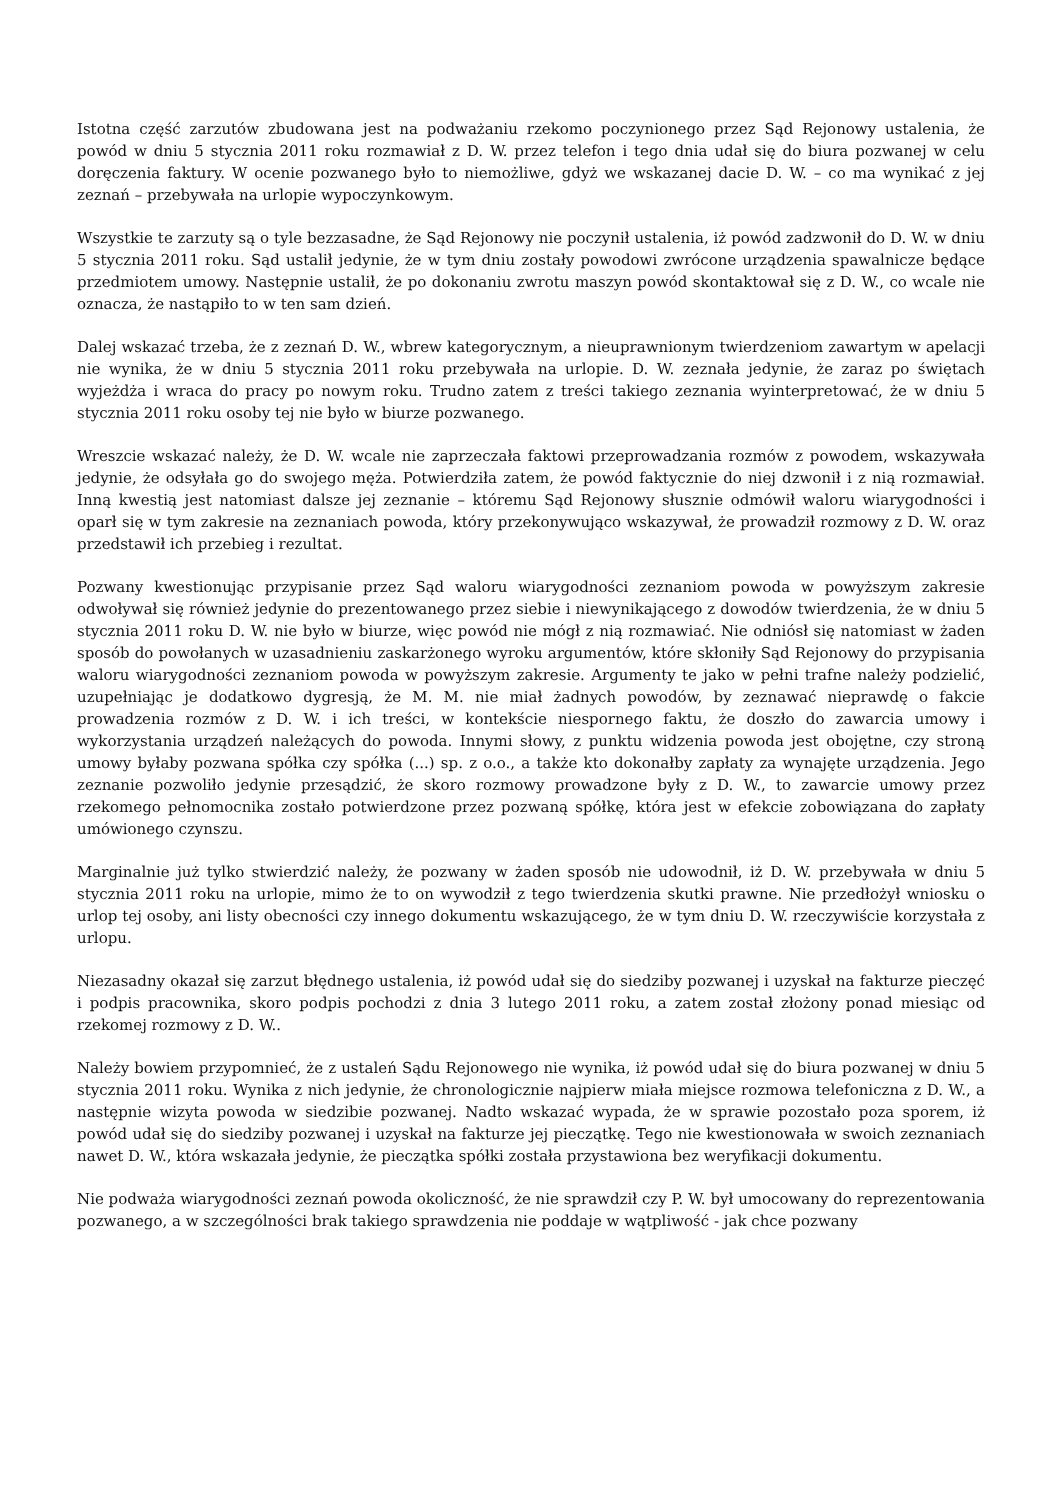Istotna część zarzutów zbudowana jest na podważaniu rzekomo poczynionego przez Sąd Rejonowy ustalenia, że powód w dniu 5 stycznia 2011 roku rozmawiał z D. W. przez telefon i tego dnia udał się do biura pozwanej w celu doręczenia faktury. W ocenie pozwanego było to niemożliwe, gdyż we wskazanej dacie D. W. – co ma wynikać z jej zeznań – przebywała na urlopie wypoczynkowym.
Wszystkie te zarzuty są o tyle bezzasadne, że Sąd Rejonowy nie poczynił ustalenia, iż powód zadzwonił do D. W. w dniu 5 stycznia 2011 roku. Sąd ustalił jedynie, że w tym dniu zostały powodowi zwrócone urządzenia spawalnicze będące przedmiotem umowy. Następnie ustalił, że po dokonaniu zwrotu maszyn powód skontaktował się z D. W., co wcale nie oznacza, że nastąpiło to w ten sam dzień.
Dalej wskazać trzeba, że z zeznań D. W., wbrew kategorycznym, a nieuprawnionym twierdzeniom zawartym w apelacji nie wynika, że w dniu 5 stycznia 2011 roku przebywała na urlopie. D. W. zeznała jedynie, że zaraz po świętach wyjeżdża i wraca do pracy po nowym roku. Trudno zatem z treści takiego zeznania wyinterpretować, że w dniu 5 stycznia 2011 roku osoby tej nie było w biurze pozwanego.
Wreszcie wskazać należy, że D. W. wcale nie zaprzeczała faktowi przeprowadzania rozmów z powodem, wskazywała jedynie, że odsyłała go do swojego męża. Potwierdziła zatem, że powód faktycznie do niej dzwonił i z nią rozmawiał. Inną kwestią jest natomiast dalsze jej zeznanie – któremu Sąd Rejonowy słusznie odmówił waloru wiarygodności i oparł się w tym zakresie na zeznaniach powoda, który przekonywująco wskazywał, że prowadził rozmowy z D. W. oraz przedstawił ich przebieg i rezultat.
Pozwany kwestionując przypisanie przez Sąd waloru wiarygodności zeznaniom powoda w powyższym zakresie odwoływał się również jedynie do prezentowanego przez siebie i niewynikającego z dowodów twierdzenia, że w dniu 5 stycznia 2011 roku D. W. nie było w biurze, więc powód nie mógł z nią rozmawiać. Nie odniósł się natomiast w żaden sposób do powołanych w uzasadnieniu zaskarżonego wyroku argumentów, które skłoniły Sąd Rejonowy do przypisania waloru wiarygodności zeznaniom powoda w powyższym zakresie. Argumenty te jako w pełni trafne należy podzielić, uzupełniając je dodatkowo dygresją, że M. M. nie miał żadnych powodów, by zeznawać nieprawdę o fakcie prowadzenia rozmów z D. W. i ich treści, w kontekście niespornego faktu, że doszło do zawarcia umowy i wykorzystania urządzeń należących do powoda. Innymi słowy, z punktu widzenia powoda jest obojętne, czy stroną umowy byłaby pozwana spółka czy spółka (...) sp. z o.o., a także kto dokonałby zapłaty za wynajęte urządzenia. Jego zeznanie pozwoliło jedynie przesądzić, że skoro rozmowy prowadzone były z D. W., to zawarcie umowy przez rzekomego pełnomocnika zostało potwierdzone przez pozwaną spółkę, która jest w efekcie zobowiązana do zapłaty umówionego czynszu.
Marginalnie już tylko stwierdzić należy, że pozwany w żaden sposób nie udowodnił, iż D. W. przebywała w dniu 5 stycznia 2011 roku na urlopie, mimo że to on wywodził z tego twierdzenia skutki prawne. Nie przedłożył wniosku o urlop tej osoby, ani listy obecności czy innego dokumentu wskazującego, że w tym dniu D. W. rzeczywiście korzystała z urlopu.
Niezasadny okazał się zarzut błędnego ustalenia, iż powód udał się do siedziby pozwanej i uzyskał na fakturze pieczęć i podpis pracownika, skoro podpis pochodzi z dnia 3 lutego 2011 roku, a zatem został złożony ponad miesiąc od rzekomej rozmowy z D. W..
Należy bowiem przypomnieć, że z ustaleń Sądu Rejonowego nie wynika, iż powód udał się do biura pozwanej w dniu 5 stycznia 2011 roku. Wynika z nich jedynie, że chronologicznie najpierw miała miejsce rozmowa telefoniczna z D. W., a następnie wizyta powoda w siedzibie pozwanej. Nadto wskazać wypada, że w sprawie pozostało poza sporem, iż powód udał się do siedziby pozwanej i uzyskał na fakturze jej pieczątkę. Tego nie kwestionowała w swoich zeznaniach nawet D. W., która wskazała jedynie, że pieczątka spółki została przystawiona bez weryfikacji dokumentu.
Nie podważa wiarygodności zeznań powoda okoliczność, że nie sprawdził czy P. W. był umocowany do reprezentowania pozwanego, a w szczególności brak takiego sprawdzenia nie poddaje w wątpliwość - jak chce pozwany